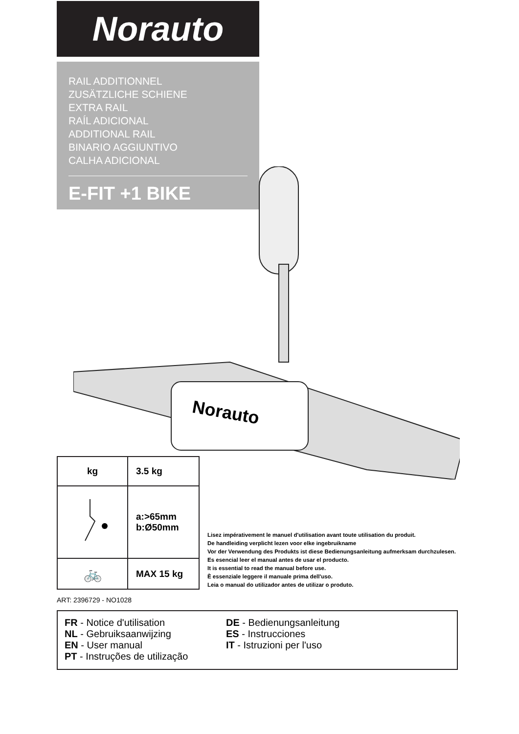Norauto
RAIL ADDITIONNEL
ZUSÄTZLICHE SCHIENE
EXTRA RAIL
RAÍL ADICIONAL
ADDITIONAL RAIL
BINARIO AGGIUNTIVO
CALHA ADICIONAL
E-FIT +1 BIKE
Norauto
| kg | 3.5 kg |
| | a:>65mm b:Ø50mm |
| 🚲 | MAX 15 kg |
Lisez impérativement le manuel d'utilisation avant toute utilisation du produit.
De handleiding verplicht lezen voor elke ingebruikname
Vor der Verwendung des Produkts ist diese Bedienungsanleitung aufmerksam durchzulesen.
Es esencial leer el manual antes de usar el producto.
It is essential to read the manual before use.
È essenziale leggere il manuale prima dell'uso.
Leia o manual do utilizador antes de utilizar o produto.
ART: 2396729 - NO1028
FR - Notice d'utilisation
NL - Gebruiksaanwijzing
EN - User manual
PT - Instruções de utilização
DE - Bedienungsanleitung
ES - Instrucciones
IT - Istruzioni per l'uso